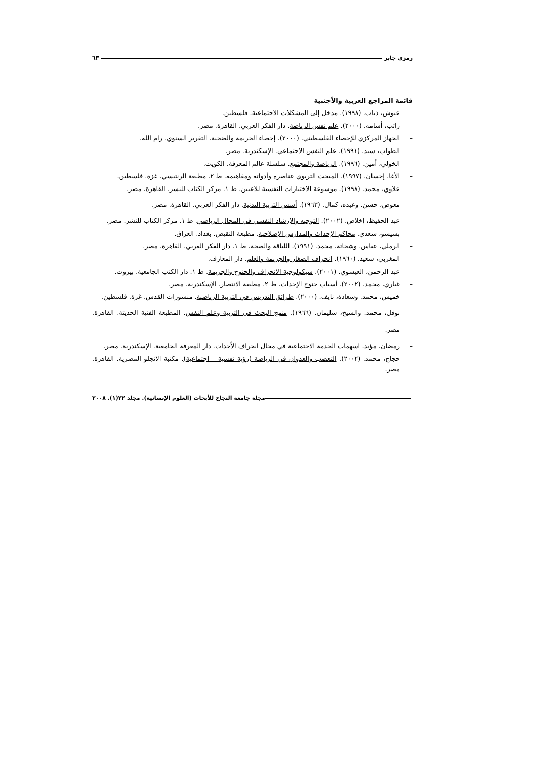رمزي جابر ٦٣
قائمة المراجع العربية والأجنبية
– عيوش، ذياب. (١٩٩٨). مدخل إلى المشكلات الاجتماعية. فلسطين.
– راتب، أسامه. (٢٠٠٠). علم نفس الرياضة. دار الفكر العربي. القاهرة. مصر.
– الجهاز المركزي للإحصاء الفلسطيني. (٢٠٠٠). إحصاء الجريمة والضحية. التقرير السنوي. رام الله.
– الطواب، سيد. (١٩٩١). علم النفس الاجتماعي. الإسكندرية. مصر.
– الخولي، أمين. (١٩٩٦). الرياضة والمجتمع. سلسلة عالم المعرفة. الكويت.
– الأغا، إحسان. (١٩٩٧). المبحث التربوي عناصره وأدواته ومفاهيمه. ط ٢. مطبعة الرنتيسي. غزة. فلسطين.
– علاوي، محمد. (١٩٩٨). موسوعة الاختبارات النفسية للاعبين. ط ١. مركز الكتاب للنشر. القاهرة. مصر.
– معوض، حسن. وعبده، كمال. (١٩٦٣). أسس التربية البدنية. دار الفكر العربي. القاهرة. مصر.
– عبد الحفيظ، إخلاص. (٢٠٠٢). التوجيه والإرشاد النفسي في المجال الرياضي. ط ١. مركز الكتاب للنشر. مصر.
– بسيسو، سعدي. محاكم الإحداث والمدارس الإصلاحية. مطبعة النقيض. بغداد. العراق.
– الرملي، عباس. وشحاتة، محمد. (١٩٩١). اللياقة والصحة. ط ١. دار الفكر العربي. القاهرة. مصر.
– المغربي، سعيد. (١٩٦٠). انحراف الصغار والجريمة والعلم. دار المعارف.
– عبد الرحمن، العيسوي. (٢٠٠١). سيكولوجية الانحراف والجنوح والجريمة. ط ١. دار الكتب الجامعية. بيروت.
– غباري، محمد. (٢٠٠٢). أسباب جنوح الإحداث. ط ٢. مطبعة الانتصار. الإسكندرية. مصر.
– خميس، محمد. وسعادة، نايف. (٢٠٠٠). طرائق التدريس في التربية الرياضية. منشورات القدس. غزة. فلسطين.
– نوفل، محمد. والشيخ، سليمان. (١٩٦٦). منهج البحث فى التربية وعلم النفس. المطبعة الفنية الحديثة. القاهرة. مصر.
– رمضان، مؤيد. اسهمات الخدمة الاجتماعية في مجال انحراف الأحداث. دار المعرفة الجامعية. الإسكندرية. مصر.
– حجاج، محمد. (٢٠٠٢). التعصب والعدوان في الرياضة (رؤية نفسية – اجتماعية). مكتبة الانجلو المصرية. القاهرة. مصر.
مجلة جامعة النجاح للأبحاث (العلوم الإنسانية). مجلد ٢٢(١). ٢٠٠٨